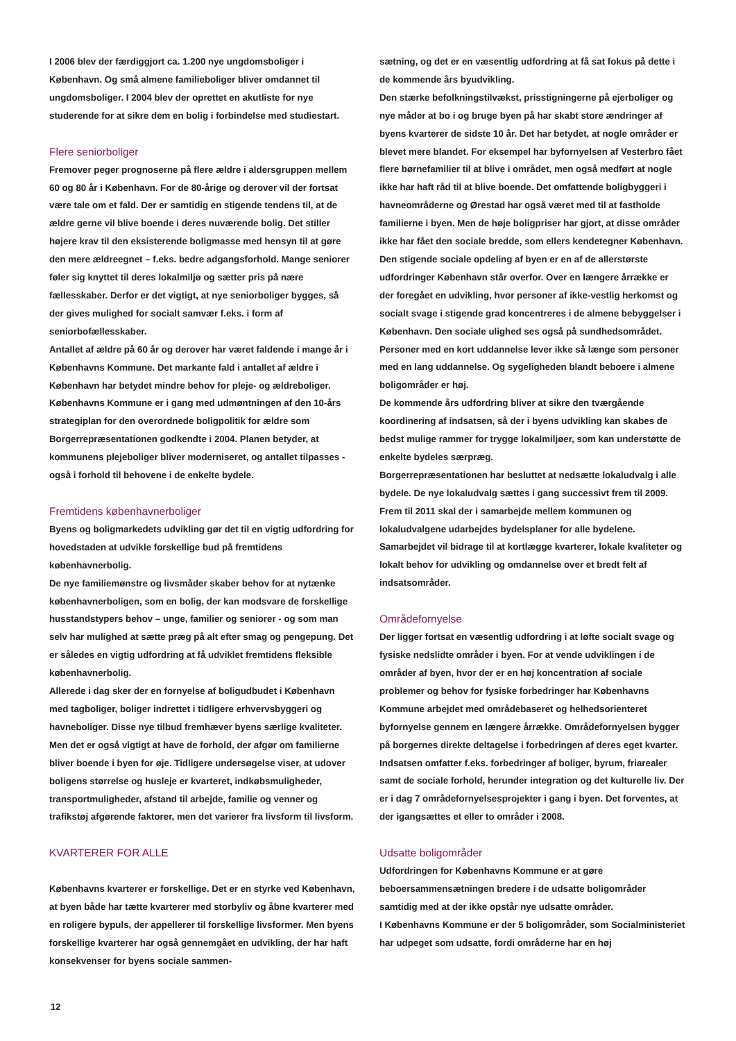I 2006 blev der færdiggjort ca. 1.200 nye ungdomsboliger i København. Og små almene familieboliger bliver omdannet til ungdomsboliger. I 2004 blev der oprettet en akutliste for nye studerende for at sikre dem en bolig i forbindelse med studiestart.
Flere seniorboliger
Fremover peger prognoserne på flere ældre i aldersgruppen mellem 60 og 80 år i København. For de 80-årige og derover vil der fortsat være tale om et fald. Der er samtidig en stigende tendens til, at de ældre gerne vil blive boende i deres nuværende bolig. Det stiller højere krav til den eksisterende boligmasse med hensyn til at gøre den mere ældreegnet – f.eks. bedre adgangsforhold. Mange seniorer føler sig knyttet til deres lokalmiljø og sætter pris på nære fællesskaber. Derfor er det vigtigt, at nye seniorboliger bygges, så der gives mulighed for socialt samvær f.eks. i form af seniorbofællesskaber.
Antallet af ældre på 60 år og derover har været faldende i mange år i Københavns Kommune. Det markante fald i antallet af ældre i København har betydet mindre behov for pleje- og ældreboliger. Københavns Kommune er i gang med udmøntningen af den 10-års strategiplan for den overordnede boligpolitik for ældre som Borgerrepræsentationen godkendte i 2004. Planen betyder, at kommunens plejeboliger bliver moderniseret, og antallet tilpasses - også i forhold til behovene i de enkelte bydele.
Fremtidens københavnerboliger
Byens og boligmarkedets udvikling gør det til en vigtig udfordring for hovedstaden at udvikle forskellige bud på fremtidens københavnerbolig.
De nye familiemønstre og livsmåder skaber behov for at nytænke københavnerboligen, som en bolig, der kan modsvare de forskellige husstandstypers behov – unge, familier og seniorer - og som man selv har mulighed at sætte præg på alt efter smag og pengepung. Det er således en vigtig udfordring at få udviklet fremtidens fleksible københavnerbolig.
Allerede i dag sker der en fornyelse af boligudbudet i København med tagboliger, boliger indrettet i tidligere erhvervsbyggeri og havneboliger. Disse nye tilbud fremhæver byens særlige kvaliteter. Men det er også vigtigt at have de forhold, der afgør om familierne bliver boende i byen for øje. Tidligere undersøgelse viser, at udover boligens størrelse og husleje er kvarteret, indkøbsmuligheder, transportmuligheder, afstand til arbejde, familie og venner og trafikstøj afgørende faktorer, men det varierer fra livsform til livsform.
KVARTERER FOR ALLE
Københavns kvarterer er forskellige. Det er en styrke ved København, at byen både har tætte kvarterer med storbyliv og åbne kvarterer med en roligere bypuls, der appellerer til forskellige livsformer. Men byens forskellige kvarterer har også gennemgået en udvikling, der har haft konsekvenser for byens sociale sammen-
sætning, og det er en væsentlig udfordring at få sat fokus på dette i de kommende års byudvikling.
Den stærke befolkningstilvækst, prisstigningerne på ejerboliger og nye måder at bo i og bruge byen på har skabt store ændringer af byens kvarterer de sidste 10 år. Det har betydet, at nogle områder er blevet mere blandet. For eksempel har byfornyelsen af Vesterbro fået flere børnefamilier til at blive i området, men også medført at nogle ikke har haft råd til at blive boende. Det omfattende boligbyggeri i havneområderne og Ørestad har også været med til at fastholde familierne i byen. Men de høje boligpriser har gjort, at disse områder ikke har fået den sociale bredde, som ellers kendetegner København.
Den stigende sociale opdeling af byen er en af de allerstørste udfordringer København står overfor. Over en længere årrække er der foregået en udvikling, hvor personer af ikke-vestlig herkomst og socialt svage i stigende grad koncentreres i de almene bebyggelser i København. Den sociale ulighed ses også på sundhedsområdet. Personer med en kort uddannelse lever ikke så længe som personer med en lang uddannelse. Og sygeligheden blandt beboere i almene boligområder er høj.
De kommende års udfordring bliver at sikre den tværgående koordinering af indsatsen, så der i byens udvikling kan skabes de bedst mulige rammer for trygge lokalmiljøer, som kan understøtte de enkelte bydeles særpræg.
Borgerrepræsentationen har besluttet at nedsætte lokaludvalg i alle bydele. De nye lokaludvalg sættes i gang successivt frem til 2009. Frem til 2011 skal der i samarbejde mellem kommunen og lokaludvalgene udarbejdes bydelsplaner for alle bydelene. Samarbejdet vil bidrage til at kortlægge kvarterer, lokale kvaliteter og lokalt behov for udvikling og omdannelse over et bredt felt af indsatsområder.
Områdefornyelse
Der ligger fortsat en væsentlig udfordring i at løfte socialt svage og fysiske nedslidte områder i byen. For at vende udviklingen i de områder af byen, hvor der er en høj koncentration af sociale problemer og behov for fysiske forbedringer har Københavns Kommune arbejdet med områdebaseret og helhedsorienteret byfornyelse gennem en længere årrække. Områdefornyelsen bygger på borgernes direkte deltagelse i forbedringen af deres eget kvarter. Indsatsen omfatter f.eks. forbedringer af boliger, byrum, friarealer samt de sociale forhold, herunder integration og det kulturelle liv. Der er i dag 7 områdefornyelsesprojekter i gang i byen. Det forventes, at der igangsættes et eller to områder i 2008.
Udsatte boligområder
Udfordringen for Københavns Kommune er at gøre beboersammensætningen bredere i de udsatte boligområder samtidig med at der ikke opstår nye udsatte områder.
I Københavns Kommune er der 5 boligområder, som Socialministeriet har udpeget som udsatte, fordi områderne har en høj
12